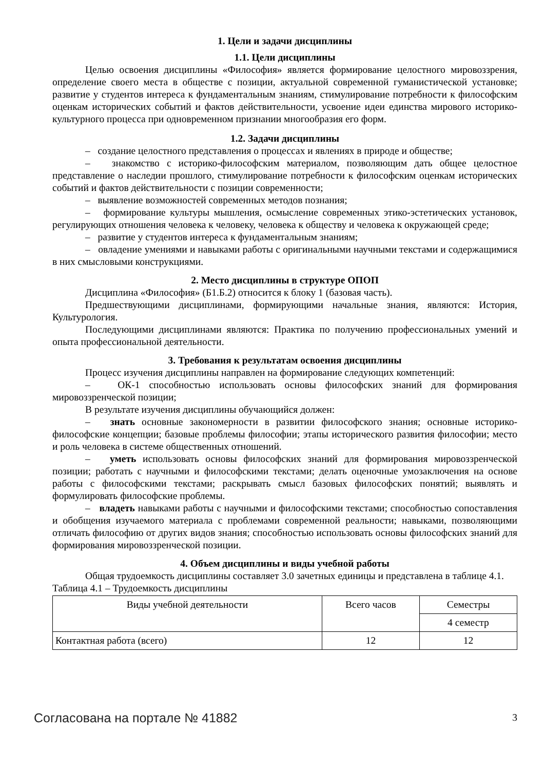1. Цели и задачи дисциплины
1.1. Цели дисциплины
Целью освоения дисциплины «Философия» является формирование целостного мировоззрения, определение своего места в обществе с позиции, актуальной современной гуманистической установке; развитие у студентов интереса к фундаментальным знаниям, стимулирование потребности к философским оценкам исторических событий и фактов действительности, усвоение идеи единства мирового историко-культурного процесса при одновременном признании многообразия его форм.
1.2. Задачи дисциплины
– создание целостного представления о процессах и явлениях в природе и обществе;
– знакомство с историко-философским материалом, позволяющим дать общее целостное представление о наследии прошлого, стимулирование потребности к философским оценкам исторических событий и фактов действительности с позиции современности;
– выявление возможностей современных методов познания;
– формирование культуры мышления, осмысление современных этико-эстетических установок, регулирующих отношения человека к человеку, человека к обществу и человека к окружающей среде;
– развитие у студентов интереса к фундаментальным знаниям;
– овладение умениями и навыками работы с оригинальными научными текстами и содержащимися в них смысловыми конструкциями.
2. Место дисциплины в структуре ОПОП
Дисциплина «Философия» (Б1.Б.2) относится к блоку 1 (базовая часть).
Предшествующими дисциплинами, формирующими начальные знания, являются: История, Культурология.
Последующими дисциплинами являются: Практика по получению профессиональных умений и опыта профессиональной деятельности.
3. Требования к результатам освоения дисциплины
Процесс изучения дисциплины направлен на формирование следующих компетенций:
– ОК-1 способностью использовать основы философских знаний для формирования мировоззренческой позиции;
В результате изучения дисциплины обучающийся должен:
– знать основные закономерности в развитии философского знания; основные историко-философские концепции; базовые проблемы философии; этапы исторического развития философии; место и роль человека в системе общественных отношений.
– уметь использовать основы философских знаний для формирования мировоззренческой позиции; работать с научными и философскими текстами; делать оценочные умозаключения на основе работы с философскими текстами; раскрывать смысл базовых философских понятий; выявлять и формулировать философские проблемы.
– владеть навыками работы с научными и философскими текстами; способностью сопоставления и обобщения изучаемого материала с проблемами современной реальности; навыками, позволяющими отличать философию от других видов знания; способностью использовать основы философских знаний для формирования мировоззренческой позиции.
4. Объем дисциплины и виды учебной работы
Общая трудоемкость дисциплины составляет 3.0 зачетных единицы и представлена в таблице 4.1.
Таблица 4.1 – Трудоемкость дисциплины
| Виды учебной деятельности | Всего часов | Семестры |
| | | 4 семестр |
| Контактная работа (всего) | 12 | 12 |
Согласована на портале № 41882 3